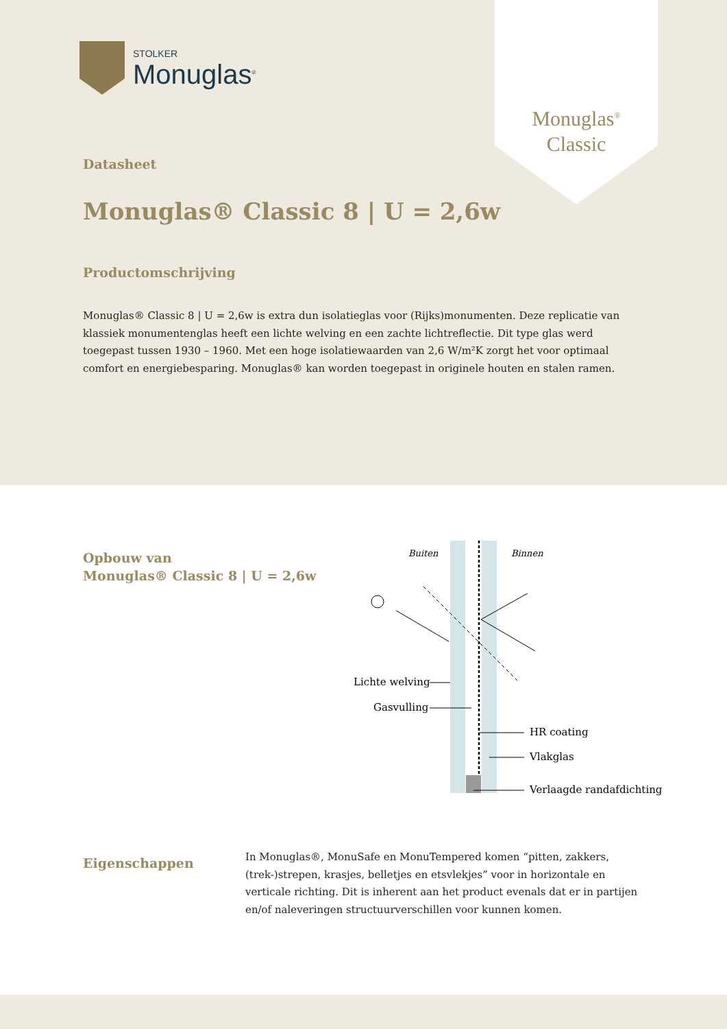STOLKER
Monuglas<sup>®</sup>
Monuglas<sup>®</sup>
Classic
Datasheet
Monuglas® Classic 8 | U = 2,6w
Productomschrijving
Monuglas® Classic 8 | U = 2,6w is extra dun isolatieglas voor (Rijks)monumenten. Deze replicatie van klassiek monumentenglas heeft een lichte welving en een zachte lichtreflectie. Dit type glas werd toegepast tussen 1930 – 1960. Met een hoge isolatiewaarden van 2,6 W/m²K zorgt het voor optimaal comfort en energiebesparing. Monuglas® kan worden toegepast in originele houten en stalen ramen.
Opbouw van
Monuglas® Classic 8 | U = 2,6w
Buiten
Binnen
Lichte welving
Gasvulling
HR coating
Vlakglas
Verlaagde randafdichting
Eigenschappen
In Monuglas®, MonuSafe en MonuTempered komen “pitten, zakkers, (trek-)strepen, krasjes, belletjes en etsvlekjes” voor in horizontale en verticale richting. Dit is inherent aan het product evenals dat er in partijen en/of naleveringen structuurverschillen voor kunnen komen.